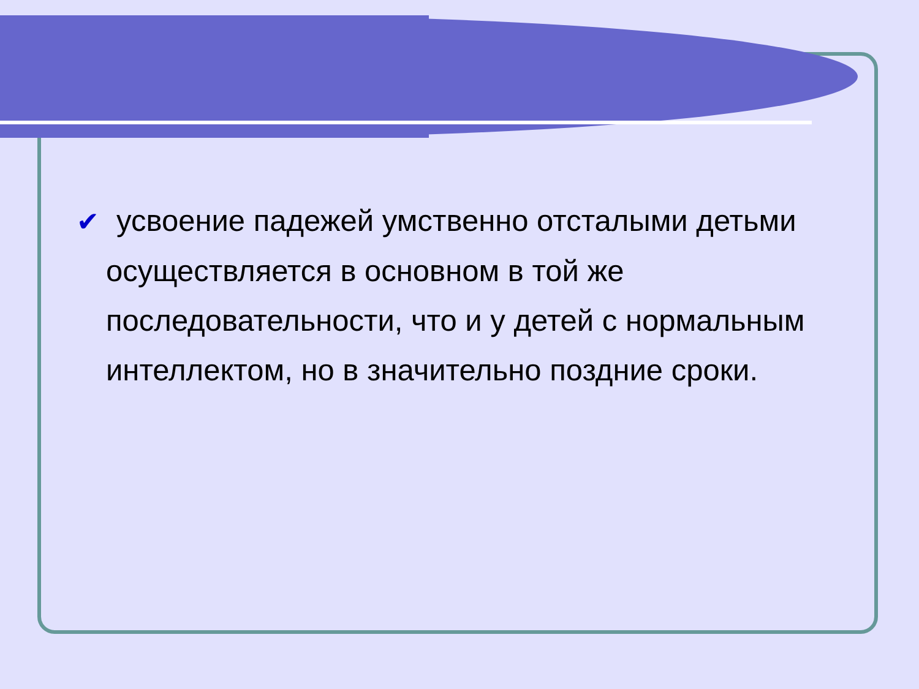✔ усвоение падежей умственно отсталыми детьми осуществляется в основном в той же последовательности, что и у детей с нормальным интеллектом, но в значительно поздние сроки.